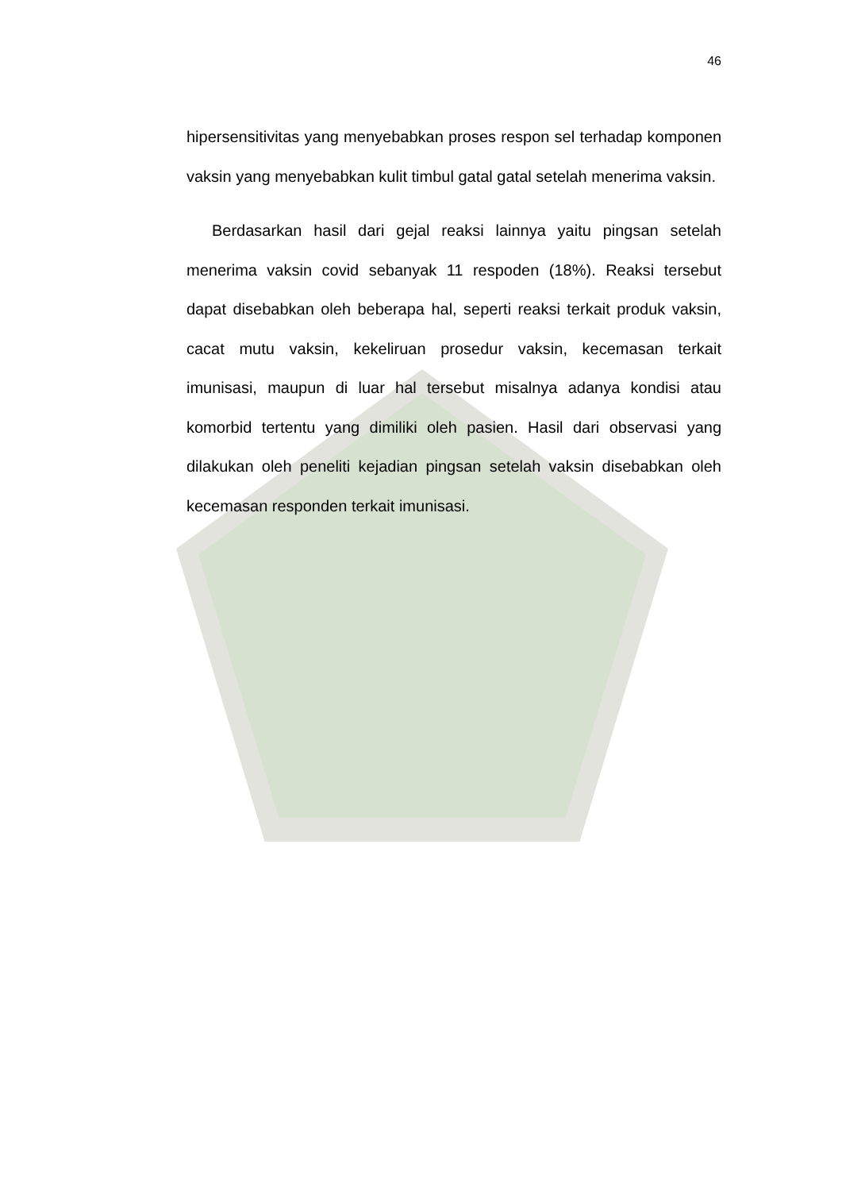46
hipersensitivitas yang menyebabkan proses respon sel terhadap komponen vaksin yang menyebabkan kulit timbul gatal gatal setelah menerima vaksin.
Berdasarkan hasil dari gejal reaksi lainnya yaitu pingsan setelah menerima vaksin covid sebanyak 11 respoden (18%). Reaksi tersebut dapat disebabkan oleh beberapa hal, seperti reaksi terkait produk vaksin, cacat mutu vaksin, kekeliruan prosedur vaksin, kecemasan terkait imunisasi, maupun di luar hal tersebut misalnya adanya kondisi atau komorbid tertentu yang dimiliki oleh pasien. Hasil dari observasi yang dilakukan oleh peneliti kejadian pingsan setelah vaksin disebabkan oleh kecemasan responden terkait imunisasi.